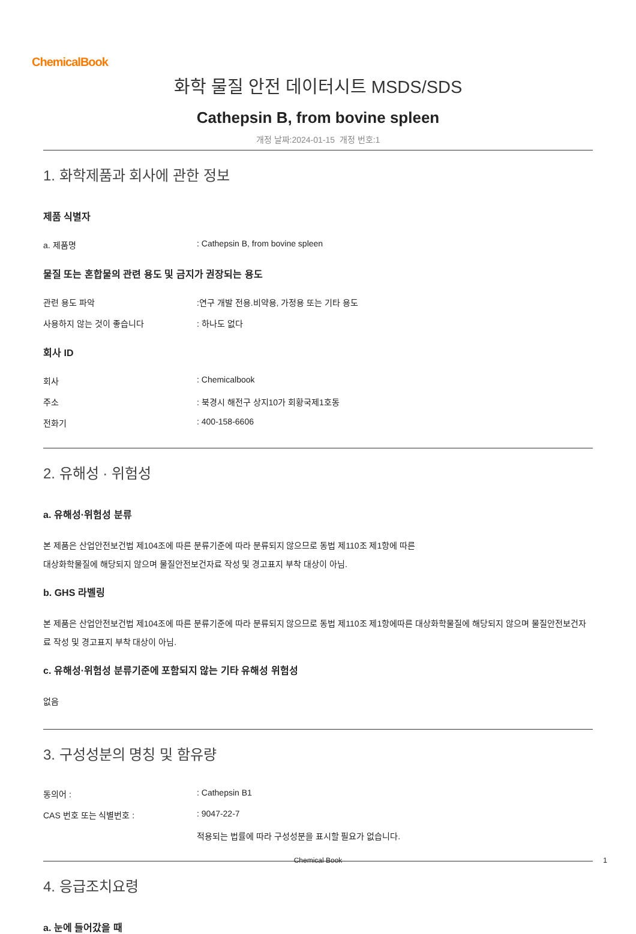ChemicalBook
화학 물질 안전 데이터시트 MSDS/SDS
Cathepsin B, from bovine spleen
개정 날짜:2024-01-15 개정 번호:1
1. 화학제품과 회사에 관한 정보
제품 식별자
a. 제품명 : Cathepsin B, from bovine spleen
물질 또는 혼합물의 관련 용도 및 금지가 권장되는 용도
관련 용도 파악 :연구 개발 전용.비약용, 가정용 또는 기타 용도
사용하지 않는 것이 좋습니다 : 하나도 없다
회사 ID
회사 : Chemicalbook
주소 : 북경시 해전구 상지10가 회황국제1호동
전화기 : 400-158-6606
2. 유해성 · 위험성
a. 유해성·위험성 분류
본 제품은 산업안전보건법 제104조에 따른 분류기준에 따라 분류되지 않으므로 동법 제110조 제1항에 따른
대상화학물질에 해당되지 않으며 물질안전보건자료 작성 및 경고표지 부착 대상이 아님.
b. GHS 라벨링
본 제품은 산업안전보건법 제104조에 따른 분류기준에 따라 분류되지 않으므로 동법 제110조 제1항에따른 대상화학물질에 해당되지 않으며 물질안전보건자료 작성 및 경고표지 부착 대상이 아님.
c. 유해성·위험성 분류기준에 포함되지 않는 기타 유해성 위험성
없음
3. 구성성분의 명칭 및 함유량
동의어 : : Cathepsin B1
CAS 번호 또는 식별번호 : : 9047-22-7
적용되는 법률에 따라 구성성분을 표시할 필요가 없습니다.
4. 응급조치요령
a. 눈에 들어갔을 때
Chemical Book 1